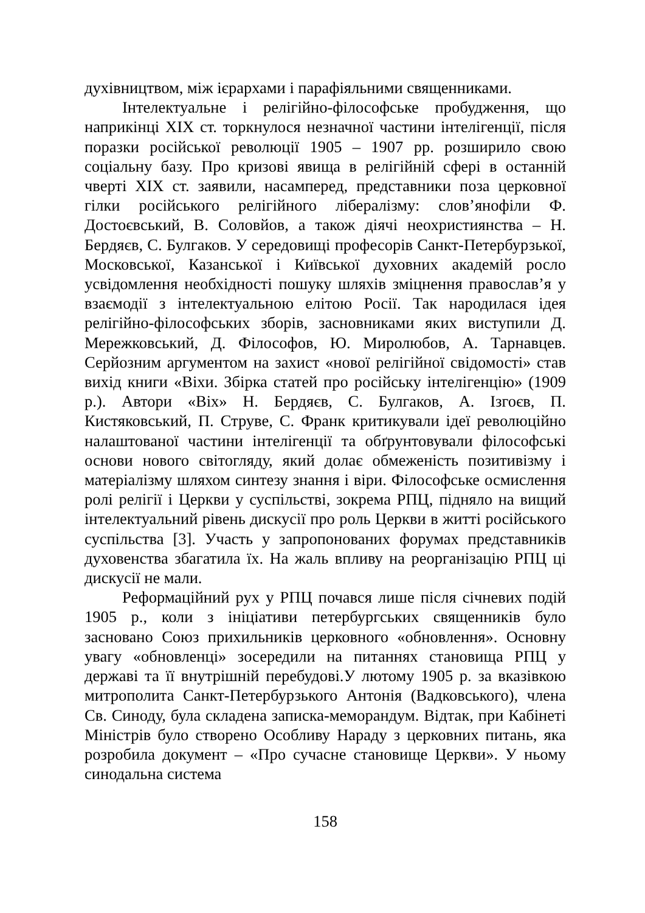духівництвом, між ієрархами і парафіяльними священниками.
Інтелектуальне і релігійно-філософське пробудження, що наприкінці XIX ст. торкнулося незначної частини інтелігенції, після поразки російської революції 1905 – 1907 рр. розширило свою соціальну базу. Про кризові явища в релігійній сфері в останній чверті XIX ст. заявили, насамперед, представники поза церковної гілки російського релігійного лібералізму: слов’янофіли Ф. Достоєвський, В. Соловйов, а також діячі неохристиянства – Н. Бердяєв, С. Булгаков. У середовищі професорів Санкт-Петербурзької, Московської, Казанської і Київської духовних академій росло усвідомлення необхідності пошуку шляхів зміцнення православ’я у взаємодії з інтелектуальною елітою Росії. Так народилася ідея релігійно-філософських зборів, засновниками яких виступили Д. Мережковський, Д. Філософов, Ю. Миролюбов, А. Тарнавцев. Серйозним аргументом на захист «нової релігійної свідомості» став вихід книги «Віхи. Збірка статей про російську інтелігенцію» (1909 р.). Автори «Віх» Н. Бердяєв, С. Булгаков, А. Ізгоєв, П. Кистяковський, П. Струве, С. Франк критикували ідеї революційно налаштованої частини інтелігенції та обґрунтовували філософські основи нового світогляду, який долає обмеженість позитивізму і матеріалізму шляхом синтезу знання і віри. Філософське осмислення ролі релігії і Церкви у суспільстві, зокрема РПЦ, підняло на вищий інтелектуальний рівень дискусії про роль Церкви в житті російського суспільства [3]. Участь у запропонованих форумах представників духовенства збагатила їх. На жаль впливу на реорганізацію РПЦ ці дискусії не мали.
Реформаційний рух у РПЦ почався лише після січневих подій 1905 р., коли з ініціативи петербургських священників було засновано Союз прихильників церковного «обновлення». Основну увагу «обновленці» зосередили на питаннях становища РПЦ у державі та її внутрішній перебудові.У лютому 1905 р. за вказівкою митрополита Санкт-Петербурзького Антонія (Вадковського), члена Св. Синоду, була складена записка-меморандум. Відтак, при Кабінеті Міністрів було створено Особливу Нараду з церковних питань, яка розробила документ – «Про сучасне становище Церкви». У ньому синодальна система
158